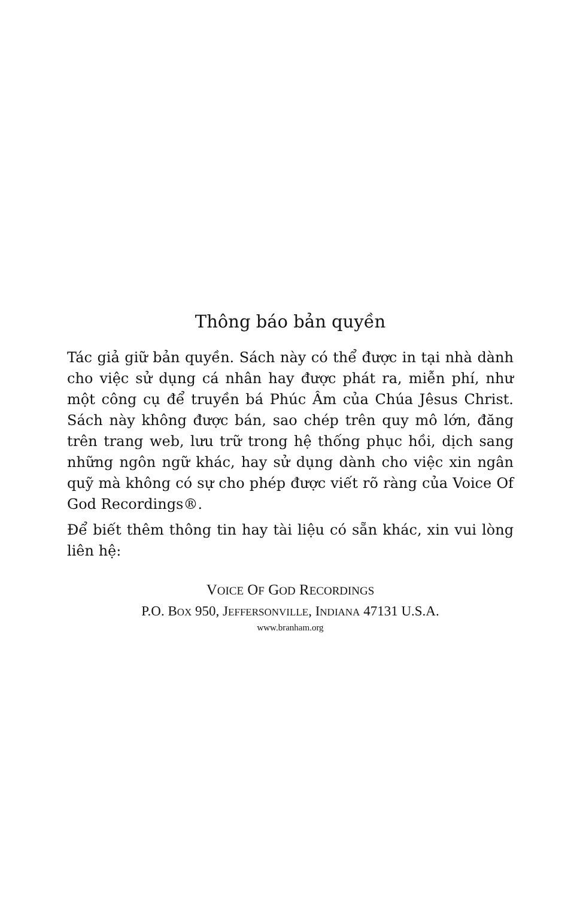Thông báo bản quyền
Tác giả giữ bản quyền. Sách này có thể được in tại nhà dành cho việc sử dụng cá nhân hay được phát ra, miễn phí, như một công cụ để truyền bá Phúc Âm của Chúa Jêsus Christ. Sách này không được bán, sao chép trên quy mô lớn, đăng trên trang web, lưu trữ trong hệ thống phục hồi, dịch sang những ngôn ngữ khác, hay sử dụng dành cho việc xin ngân quỹ mà không có sự cho phép được viết rõ ràng của Voice Of God Recordings®.
Để biết thêm thông tin hay tài liệu có sẵn khác, xin vui lòng liên hệ:
VOICE OF GOD RECORDINGS
P.O. BOX 950, JEFFERSONVILLE, INDIANA 47131 U.S.A.
www.branham.org